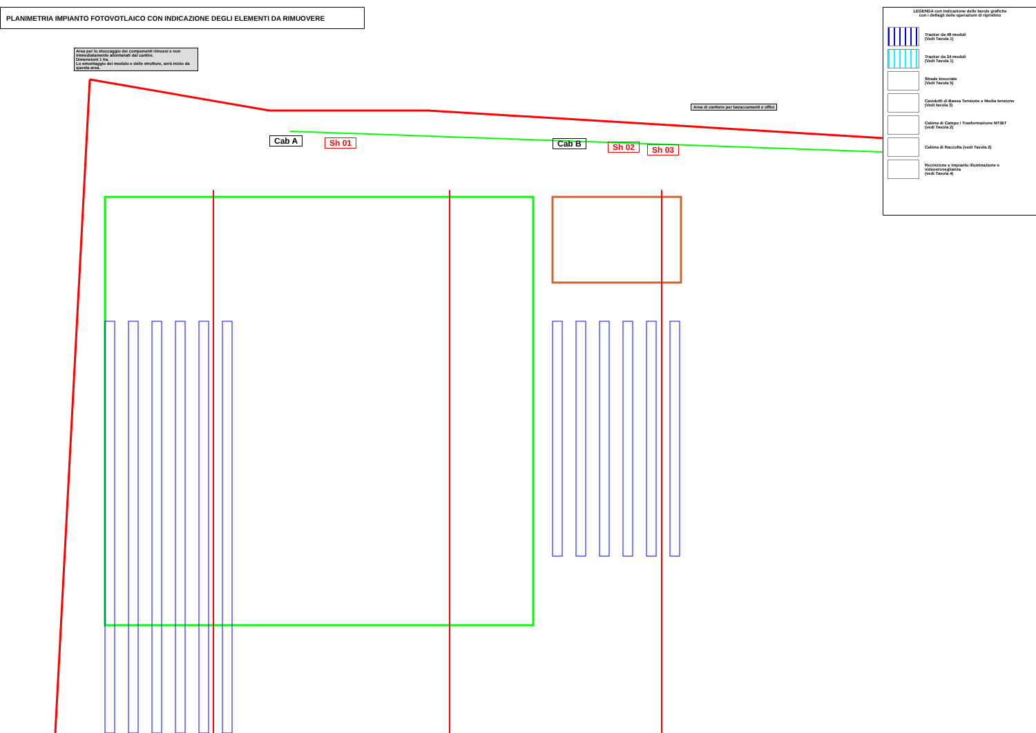PLANIMETRIA IMPIANTO FOTOVOTLAICO CON INDICAZIONE DEGLI ELEMENTI DA RIMUOVERE
Area per lo stoccaggio dei componenti rimossi e non immediatamente allontanati dal cantire.
Dimensioni 1 ha.
Lo smontaggio dei modulo e delle strutture, avrà inizio da questa area.
Area di cantiere per baraccamenti e uffici
Cab A Sh 01 Cab B Sh 02 Sh 03
LEGENDA con indicazione delle tavole grafiche
con i dettagli delle operazioni di ripristino
Tracker da 48 moduli
(Vedi Tavola 1)
Tracker da 24 moduli
(Vedi Tavola 1)
Strade brecciate
(Vedi Tavola 5)
Cavidotti di Bassa Tensione e Media tensione
(Vedi tavola 3)
Cabina di Campo / Trasformazione MT/BT
(vedi Tavola 2)
Cabina di Raccolta (vedi Tavola 2)
Recinzione e impianto illuminazione e videosroveglianza
(vedi Tavola 4)